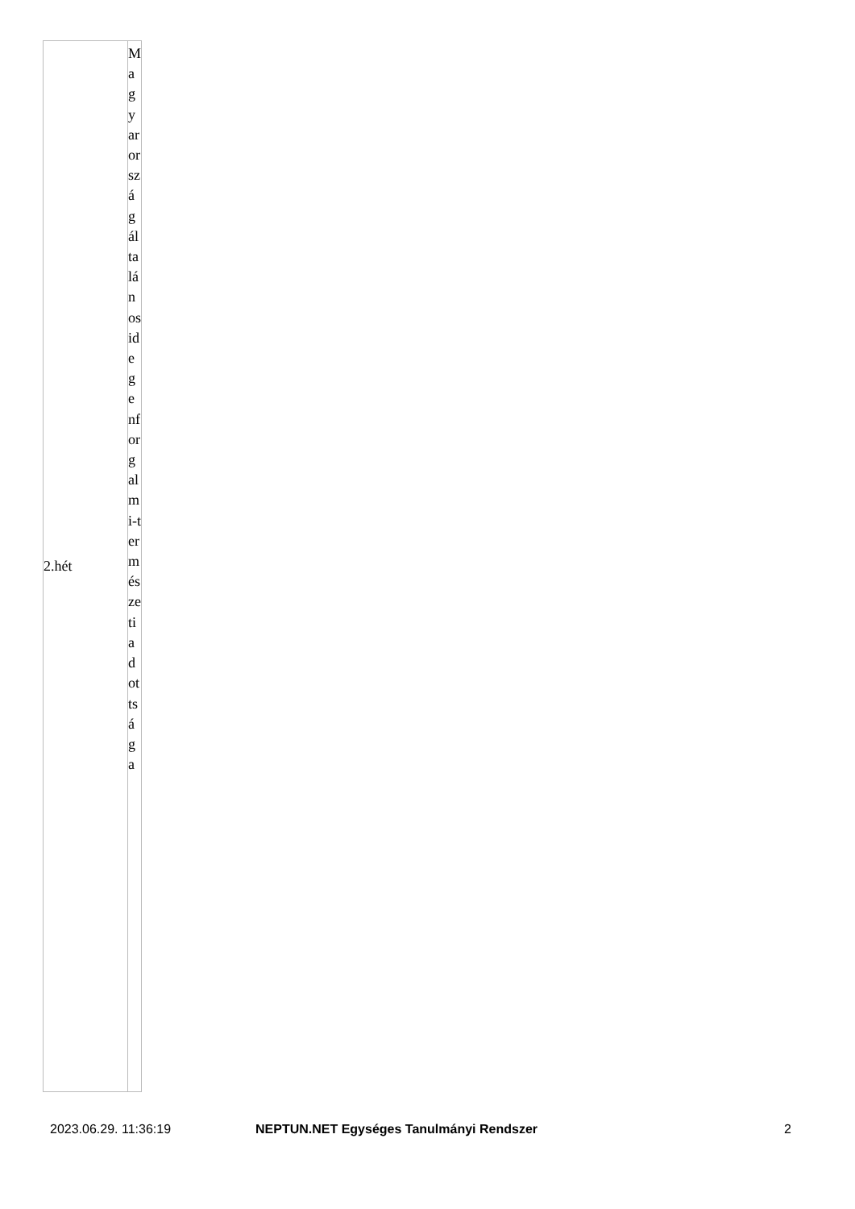| 2.hét | Magyarországáltalánosidegenforgalmi-természetiadottsága |
2023.06.29. 11:36:19 NEPTUN.NET Egységes Tanulmányi Rendszer 2